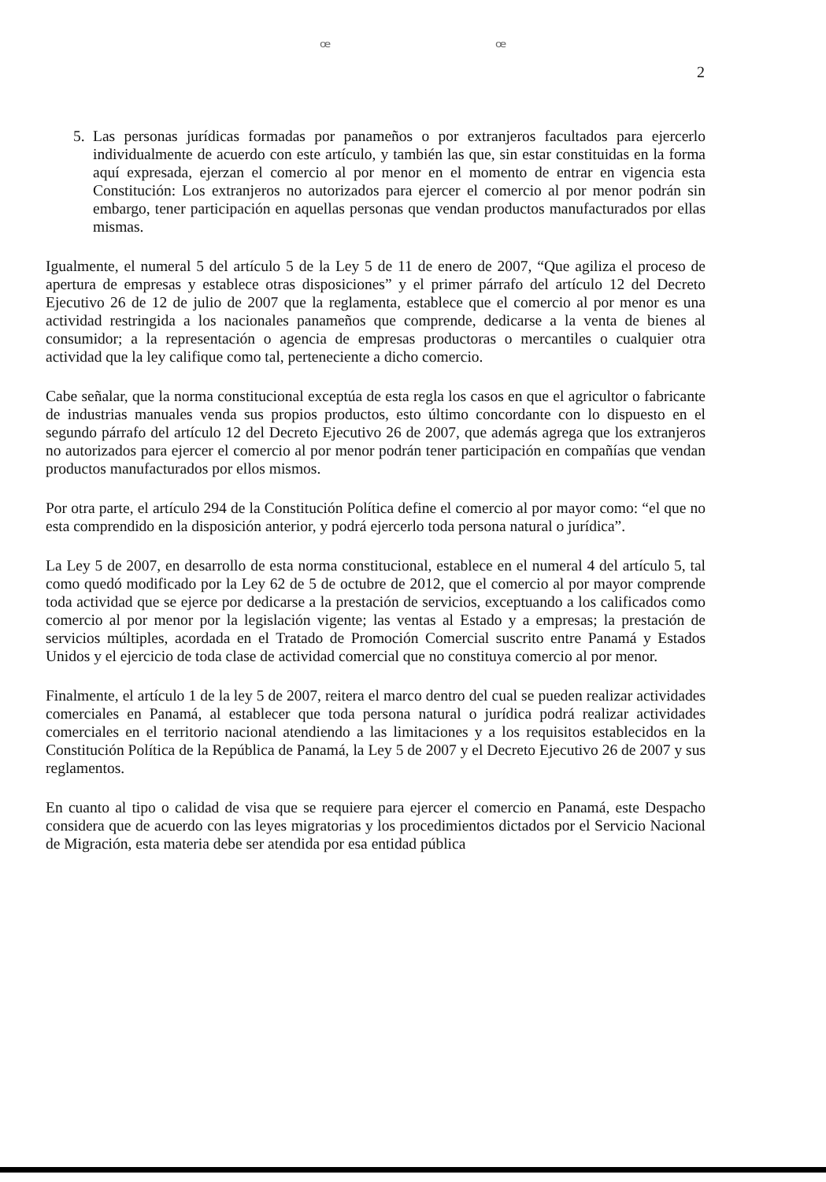ꟹ ꟹ
2
5. Las personas jurídicas formadas por panameños o por extranjeros facultados para ejercerlo individualmente de acuerdo con este artículo, y también las que, sin estar constituidas en la forma aquí expresada, ejerzan el comercio al por menor en el momento de entrar en vigencia esta Constitución: Los extranjeros no autorizados para ejercer el comercio al por menor podrán sin embargo, tener participación en aquellas personas que vendan productos manufacturados por ellas mismas.
Igualmente, el numeral 5 del artículo 5 de la Ley 5 de 11 de enero de 2007, “Que agiliza el proceso de apertura de empresas y establece otras disposiciones” y el primer párrafo del artículo 12 del Decreto Ejecutivo 26 de 12 de julio de 2007 que la reglamenta, establece que el comercio al por menor es una actividad restringida a los nacionales panameños que comprende, dedicarse a la venta de bienes al consumidor; a la representación o agencia de empresas productoras o mercantiles o cualquier otra actividad que la ley califique como tal, perteneciente a dicho comercio.
Cabe señalar, que la norma constitucional exceptúa de esta regla los casos en que el agricultor o fabricante de industrias manuales venda sus propios productos, esto último concordante con lo dispuesto en el segundo párrafo del artículo 12 del Decreto Ejecutivo 26 de 2007, que además agrega que los extranjeros no autorizados para ejercer el comercio al por menor podrán tener participación en compañías que vendan productos manufacturados por ellos mismos.
Por otra parte, el artículo 294 de la Constitución Política define el comercio al por mayor como: “el que no esta comprendido en la disposición anterior, y podrá ejercerlo toda persona natural o jurídica”.
La Ley 5 de 2007, en desarrollo de esta norma constitucional, establece en el numeral 4 del artículo 5, tal como quedó modificado por la Ley 62 de 5 de octubre de 2012, que el comercio al por mayor comprende toda actividad que se ejerce por dedicarse a la prestación de servicios, exceptuando a los calificados como comercio al por menor por la legislación vigente; las ventas al Estado y a empresas; la prestación de servicios múltiples, acordada en el Tratado de Promoción Comercial suscrito entre Panamá y Estados Unidos y el ejercicio de toda clase de actividad comercial que no constituya comercio al por menor.
Finalmente, el artículo 1 de la ley 5 de 2007, reitera el marco dentro del cual se pueden realizar actividades comerciales en Panamá, al establecer que toda persona natural o jurídica podrá realizar actividades comerciales en el territorio nacional atendiendo a las limitaciones y a los requisitos establecidos en la Constitución Política de la República de Panamá, la Ley 5 de 2007 y el Decreto Ejecutivo 26 de 2007 y sus reglamentos.
En cuanto al tipo o calidad de visa que se requiere para ejercer el comercio en Panamá, este Despacho considera que de acuerdo con las leyes migratorias y los procedimientos dictados por el Servicio Nacional de Migración, esta materia debe ser atendida por esa entidad pública